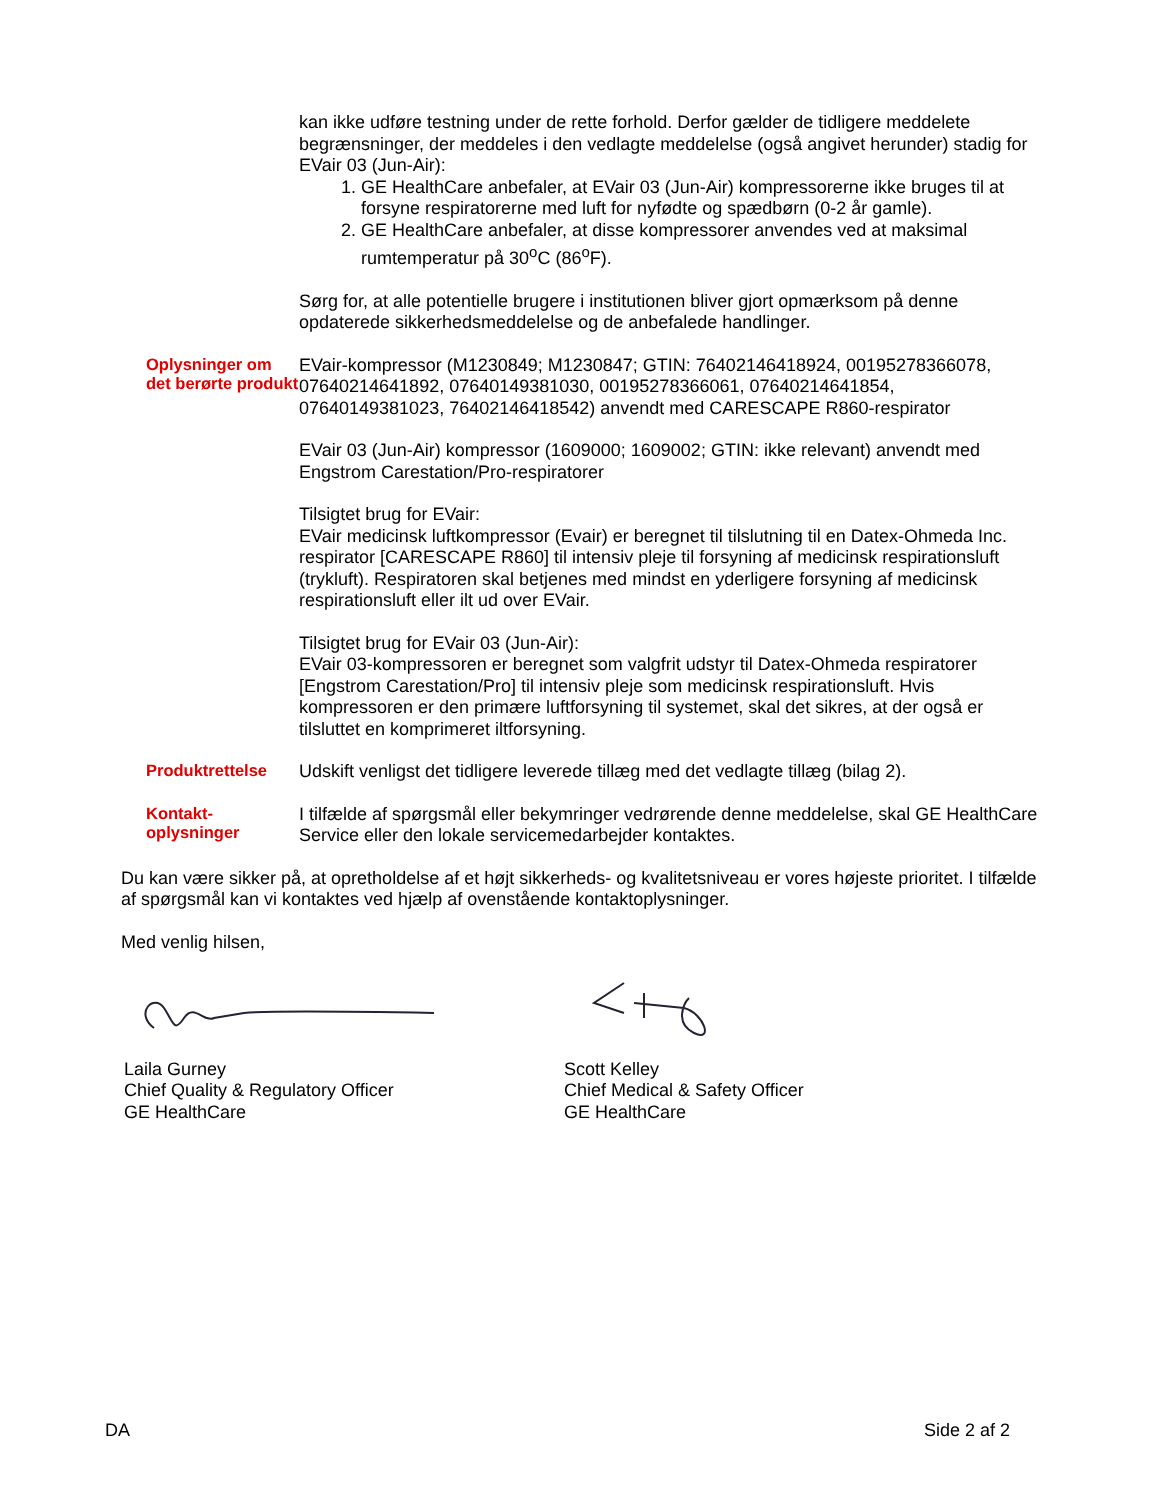x
kan ikke udføre testning under de rette forhold. Derfor gælder de tidligere meddelete begrænsninger, der meddeles i den vedlagte meddelelse (også angivet herunder) stadig for EVair 03 (Jun-Air):
1. GE HealthCare anbefaler, at EVair 03 (Jun-Air) kompressorerne ikke bruges til at forsyne respiratorerne med luft for nyfødte og spædbørn (0-2 år gamle).
2. GE HealthCare anbefaler, at disse kompressorer anvendes ved at maksimal rumtemperatur på 30<sup>o</sup>C (86<sup>o</sup>F).
Sørg for, at alle potentielle brugere i institutionen bliver gjort opmærksom på denne opdaterede sikkerhedsmeddelelse og de anbefalede handlinger.
Oplysninger om det berørte produkt
EVair-kompressor (M1230849; M1230847; GTIN: 76402146418924, 00195278366078, 07640214641892, 07640149381030, 00195278366061, 07640214641854, 07640149381023, 76402146418542) anvendt med CARESCAPE R860-respirator
EVair 03 (Jun-Air) kompressor (1609000; 1609002; GTIN: ikke relevant) anvendt med Engstrom Carestation/Pro-respiratorer
Tilsigtet brug for EVair:
EVair medicinsk luftkompressor (Evair) er beregnet til tilslutning til en Datex-Ohmeda Inc. respirator [CARESCAPE R860] til intensiv pleje til forsyning af medicinsk respirationsluft (trykluft). Respiratoren skal betjenes med mindst en yderligere forsyning af medicinsk respirationsluft eller ilt ud over EVair.
Tilsigtet brug for EVair 03 (Jun-Air):
EVair 03-kompressoren er beregnet som valgfrit udstyr til Datex-Ohmeda respiratorer [Engstrom Carestation/Pro] til intensiv pleje som medicinsk respirationsluft. Hvis kompressoren er den primære luftforsyning til systemet, skal det sikres, at der også er tilsluttet en komprimeret iltforsyning.
Produktrettelse
Udskift venligst det tidligere leverede tillæg med det vedlagte tillæg (bilag 2).
Kontakt-
oplysninger
I tilfælde af spørgsmål eller bekymringer vedrørende denne meddelelse, skal GE HealthCare Service eller den lokale servicemedarbejder kontaktes.
Du kan være sikker på, at opretholdelse af et højt sikkerheds- og kvalitetsniveau er vores højeste prioritet. I tilfælde af spørgsmål kan vi kontaktes ved hjælp af ovenstående kontaktoplysninger.
Med venlig hilsen,
Laila Gurney
Chief Quality & Regulatory Officer
GE HealthCare
Scott Kelley
Chief Medical & Safety Officer
GE HealthCare
DA Side 2 af 2